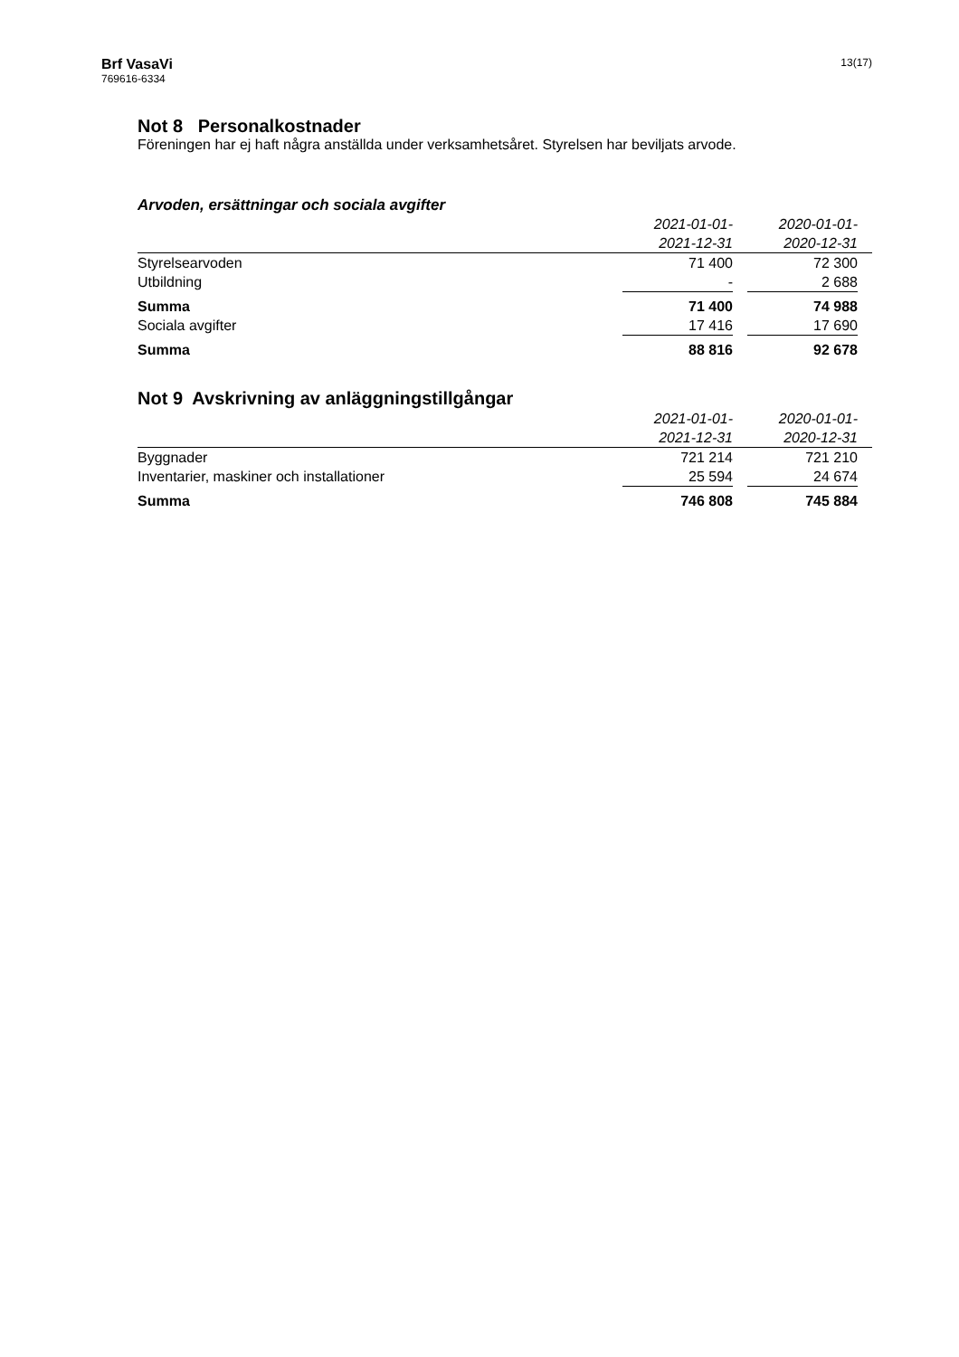Brf VasaVi
769616-6334
13(17)
Not 8 Personalkostnader
Föreningen har ej haft några anställda under verksamhetsåret. Styrelsen har beviljats arvode.
Arvoden, ersättningar och sociala avgifter
| | 2021-01-01- | | 2020-01-01- | |
| | 2021-12-31 | | 2020-12-31 | |
| Styrelsearvoden | 71 400 | | 72 300 | |
| Utbildning | - | | 2 688 | |
| Summa | 71 400 | | 74 988 | |
| Sociala avgifter | 17 416 | | 17 690 | |
| Summa | 88 816 | | 92 678 | |
Not 9 Avskrivning av anläggningstillgångar
| | 2021-01-01- | | 2020-01-01- | |
| | 2021-12-31 | | 2020-12-31 | |
| Byggnader | 721 214 | | 721 210 | |
| Inventarier, maskiner och installationer | 25 594 | | 24 674 | |
| Summa | 746 808 | | 745 884 | |